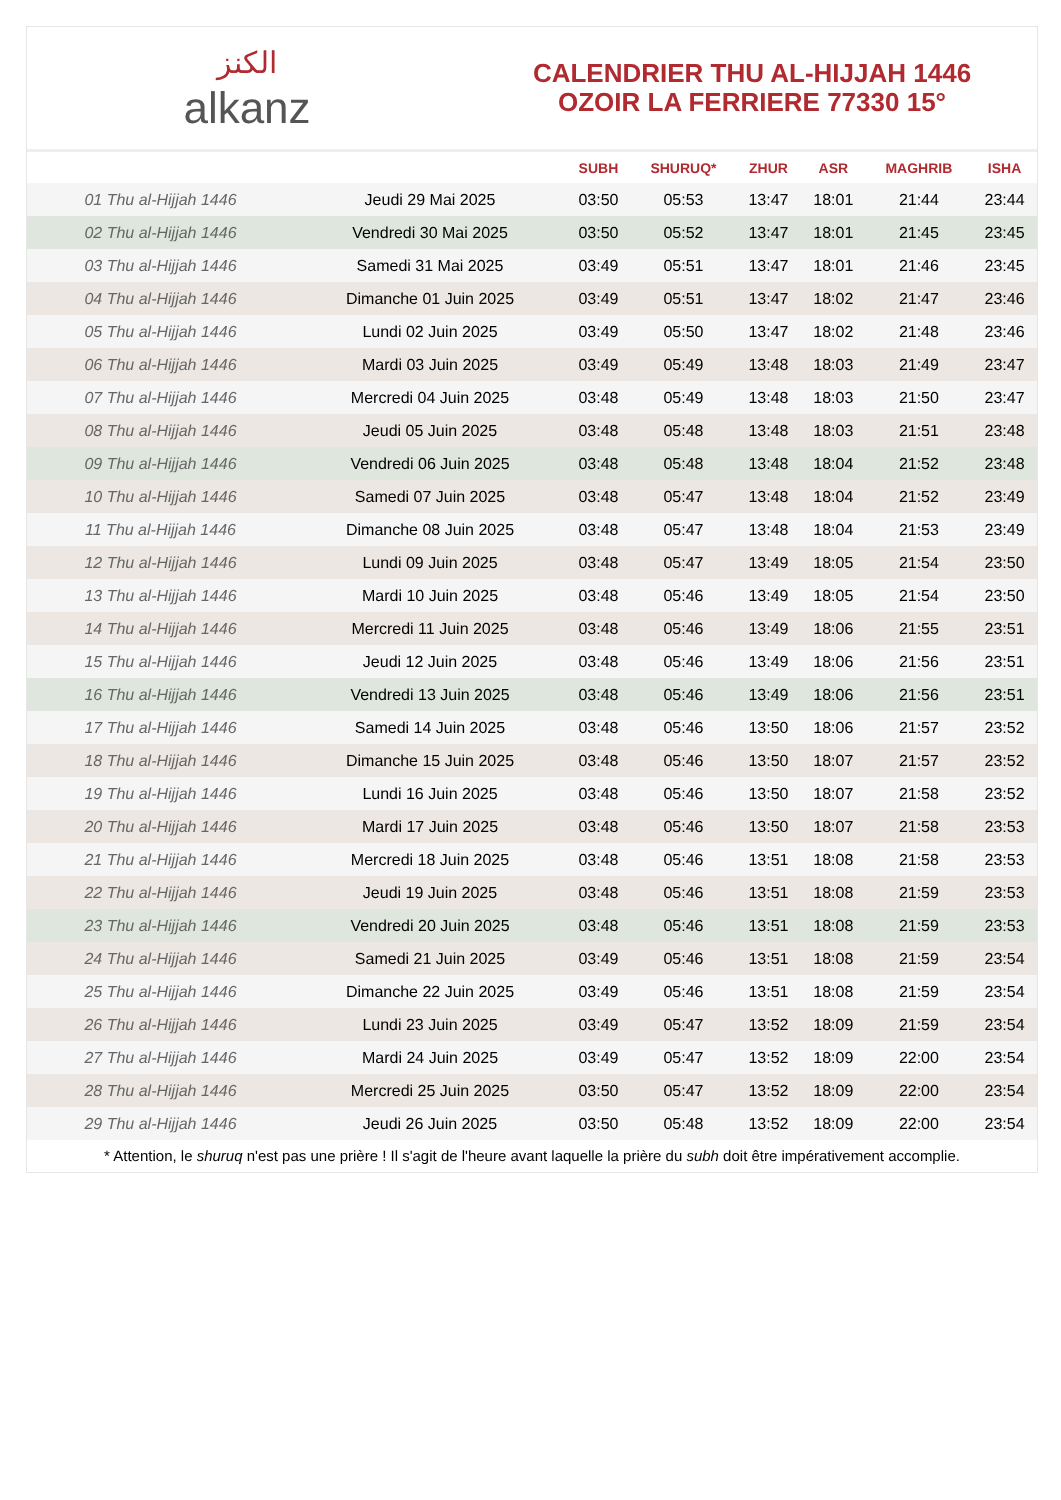الكنز
alkanz
CALENDRIER THU AL-HIJJAH 1446
OZOIR LA FERRIERE 77330 15°
| | | SUBH | SHURUQ* | ZHUR | ASR | MAGHRIB | ISHA |
| --- | --- | --- | --- | --- | --- | --- | --- |
| 01 Thu al-Hijjah 1446 | Jeudi 29 Mai 2025 | 03:50 | 05:53 | 13:47 | 18:01 | 21:44 | 23:44 |
| 02 Thu al-Hijjah 1446 | Vendredi 30 Mai 2025 | 03:50 | 05:52 | 13:47 | 18:01 | 21:45 | 23:45 |
| 03 Thu al-Hijjah 1446 | Samedi 31 Mai 2025 | 03:49 | 05:51 | 13:47 | 18:01 | 21:46 | 23:45 |
| 04 Thu al-Hijjah 1446 | Dimanche 01 Juin 2025 | 03:49 | 05:51 | 13:47 | 18:02 | 21:47 | 23:46 |
| 05 Thu al-Hijjah 1446 | Lundi 02 Juin 2025 | 03:49 | 05:50 | 13:47 | 18:02 | 21:48 | 23:46 |
| 06 Thu al-Hijjah 1446 | Mardi 03 Juin 2025 | 03:49 | 05:49 | 13:48 | 18:03 | 21:49 | 23:47 |
| 07 Thu al-Hijjah 1446 | Mercredi 04 Juin 2025 | 03:48 | 05:49 | 13:48 | 18:03 | 21:50 | 23:47 |
| 08 Thu al-Hijjah 1446 | Jeudi 05 Juin 2025 | 03:48 | 05:48 | 13:48 | 18:03 | 21:51 | 23:48 |
| 09 Thu al-Hijjah 1446 | Vendredi 06 Juin 2025 | 03:48 | 05:48 | 13:48 | 18:04 | 21:52 | 23:48 |
| 10 Thu al-Hijjah 1446 | Samedi 07 Juin 2025 | 03:48 | 05:47 | 13:48 | 18:04 | 21:52 | 23:49 |
| 11 Thu al-Hijjah 1446 | Dimanche 08 Juin 2025 | 03:48 | 05:47 | 13:48 | 18:04 | 21:53 | 23:49 |
| 12 Thu al-Hijjah 1446 | Lundi 09 Juin 2025 | 03:48 | 05:47 | 13:49 | 18:05 | 21:54 | 23:50 |
| 13 Thu al-Hijjah 1446 | Mardi 10 Juin 2025 | 03:48 | 05:46 | 13:49 | 18:05 | 21:54 | 23:50 |
| 14 Thu al-Hijjah 1446 | Mercredi 11 Juin 2025 | 03:48 | 05:46 | 13:49 | 18:06 | 21:55 | 23:51 |
| 15 Thu al-Hijjah 1446 | Jeudi 12 Juin 2025 | 03:48 | 05:46 | 13:49 | 18:06 | 21:56 | 23:51 |
| 16 Thu al-Hijjah 1446 | Vendredi 13 Juin 2025 | 03:48 | 05:46 | 13:49 | 18:06 | 21:56 | 23:51 |
| 17 Thu al-Hijjah 1446 | Samedi 14 Juin 2025 | 03:48 | 05:46 | 13:50 | 18:06 | 21:57 | 23:52 |
| 18 Thu al-Hijjah 1446 | Dimanche 15 Juin 2025 | 03:48 | 05:46 | 13:50 | 18:07 | 21:57 | 23:52 |
| 19 Thu al-Hijjah 1446 | Lundi 16 Juin 2025 | 03:48 | 05:46 | 13:50 | 18:07 | 21:58 | 23:52 |
| 20 Thu al-Hijjah 1446 | Mardi 17 Juin 2025 | 03:48 | 05:46 | 13:50 | 18:07 | 21:58 | 23:53 |
| 21 Thu al-Hijjah 1446 | Mercredi 18 Juin 2025 | 03:48 | 05:46 | 13:51 | 18:08 | 21:58 | 23:53 |
| 22 Thu al-Hijjah 1446 | Jeudi 19 Juin 2025 | 03:48 | 05:46 | 13:51 | 18:08 | 21:59 | 23:53 |
| 23 Thu al-Hijjah 1446 | Vendredi 20 Juin 2025 | 03:48 | 05:46 | 13:51 | 18:08 | 21:59 | 23:53 |
| 24 Thu al-Hijjah 1446 | Samedi 21 Juin 2025 | 03:49 | 05:46 | 13:51 | 18:08 | 21:59 | 23:54 |
| 25 Thu al-Hijjah 1446 | Dimanche 22 Juin 2025 | 03:49 | 05:46 | 13:51 | 18:08 | 21:59 | 23:54 |
| 26 Thu al-Hijjah 1446 | Lundi 23 Juin 2025 | 03:49 | 05:47 | 13:52 | 18:09 | 21:59 | 23:54 |
| 27 Thu al-Hijjah 1446 | Mardi 24 Juin 2025 | 03:49 | 05:47 | 13:52 | 18:09 | 22:00 | 23:54 |
| 28 Thu al-Hijjah 1446 | Mercredi 25 Juin 2025 | 03:50 | 05:47 | 13:52 | 18:09 | 22:00 | 23:54 |
| 29 Thu al-Hijjah 1446 | Jeudi 26 Juin 2025 | 03:50 | 05:48 | 13:52 | 18:09 | 22:00 | 23:54 |
* Attention, le shuruq n'est pas une prière ! Il s'agit de l'heure avant laquelle la prière du subh doit être impérativement accomplie.